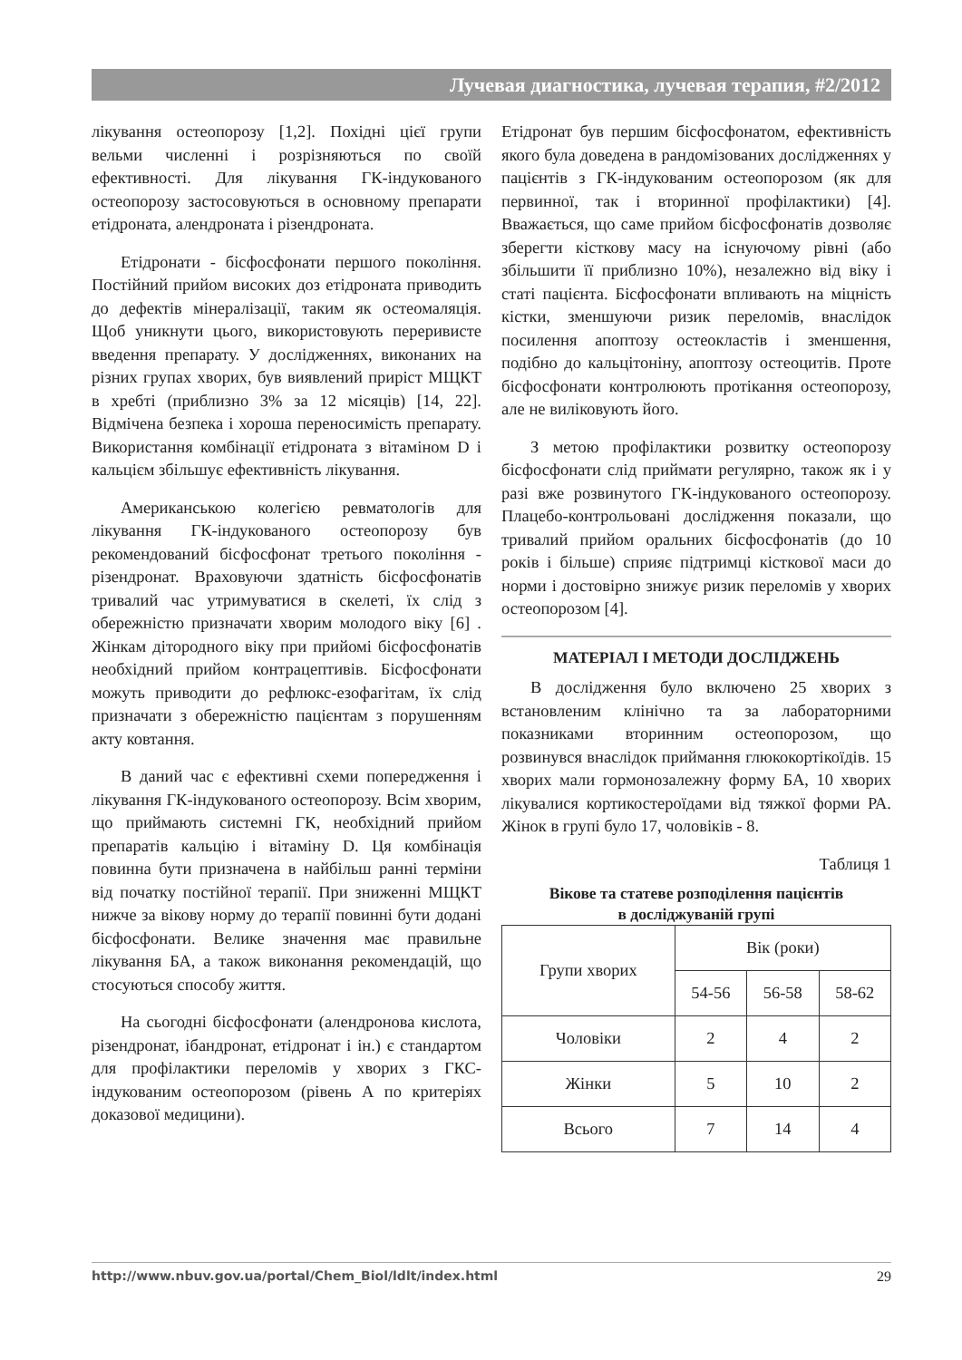Лучевая диагностика, лучевая терапия, #2/2012
лікування остеопорозу [1,2]. Похідні цієї групи вельми численні і розрізняються по своїй ефективності. Для лікування ГК-індукованого остеопорозу застосовуються в основному препарати етідроната, алендроната і різендроната.
Етідронати - бісфосфонати першого покоління. Постійний прийом високих доз етідроната приводить до дефектів мінералізації, таким як остеомаляція. Щоб уникнути цього, використовують переривисте введення препарату. У дослідженнях, виконаних на різних групах хворих, був виявлений приріст МЩКТ в хребті (приблизно 3% за 12 місяців) [14, 22]. Відмічена безпека і хороша переносимість препарату. Використання комбінації етідроната з вітаміном D і кальцієм збільшує ефективність лікування.
Американською колегією ревматологів для лікування ГК-індукованого остеопорозу був рекомендований бісфосфонат третього покоління - різендронат. Враховуючи здатність бісфосфонатів тривалий час утримуватися в скелеті, їх слід з обережністю призначати хворим молодого віку [6] . Жінкам дітородного віку при прийомі бісфосфонатів необхідний прийом контрацептивів. Бісфосфонати можуть приводити до рефлюкс-езофагітам, їх слід призначати з обережністю пацієнтам з порушенням акту ковтання.
В даний час є ефективні схеми попередження і лікування ГК-індукованого остеопорозу. Всім хворим, що приймають системні ГК, необхідний прийом препаратів кальцію і вітаміну D. Ця комбінація повинна бути призначена в найбільш ранні терміни від початку постійної терапії. При зниженні МЩКТ нижче за вікову норму до терапії повинні бути додані бісфосфонати. Велике значення має правильне лікування БА, а також виконання рекомендацій, що стосуються способу життя.
На сьогодні бісфосфонати (алендронова кислота, різендронат, ібандронат, етідронат і ін.) є стандартом для профілактики переломів у хворих з ГКС-індукованим остеопорозом (рівень А по критеріях доказової медицини).
Етідронат був першим бісфосфонатом, ефективність якого була доведена в рандомізованих дослідженнях у пацієнтів з ГК-індукованим остеопорозом (як для первинної, так і вторинної профілактики) [4]. Вважається, що саме прийом бісфосфонатів дозволяє зберегти кісткову масу на існуючому рівні (або збільшити її приблизно 10%), незалежно від віку і статі пацієнта. Бісфосфонати впливають на міцність кістки, зменшуючи ризик переломів, внаслідок посилення апоптозу остеокластів і зменшення, подібно до кальцітоніну, апоптозу остеоцитів. Проте бісфосфонати контролюють протікання остеопорозу, але не виліковують його.
З метою профілактики розвитку остеопорозу бісфосфонати слід приймати регулярно, також як і у разі вже розвинутого ГК-індукованого остеопорозу. Плацебо-контрольовані дослідження показали, що тривалий прийом оральних бісфосфонатів (до 10 років і більше) сприяє підтримці кісткової маси до норми і достовірно знижує ризик переломів у хворих остеопорозом [4].
МАТЕРІАЛ І МЕТОДИ ДОСЛІДЖЕНЬ
В дослідження було включено 25 хворих з встановленим клінічно та за лабораторними показниками вторинним остеопорозом, що розвинувся внаслідок приймання глюкокортікоїдів. 15 хворих мали гормонозалежну форму БА, 10 хворих лікувалися кортикостероїдами від тяжкої форми РА. Жінок в групі було 17, чоловіків - 8.
Таблиця 1
Вікове та статеве розподілення пацієнтів
в досліджуваній групі
| Групи хворих | Вік (роки) | | |
| --- | --- | --- | --- |
| | 54-56 | 56-58 | 58-62 |
| Чоловіки | 2 | 4 | 2 |
| Жінки | 5 | 10 | 2 |
| Всього | 7 | 14 | 4 |
http://www.nbuv.gov.ua/portal/Chem_Biol/ldlt/index.html 29